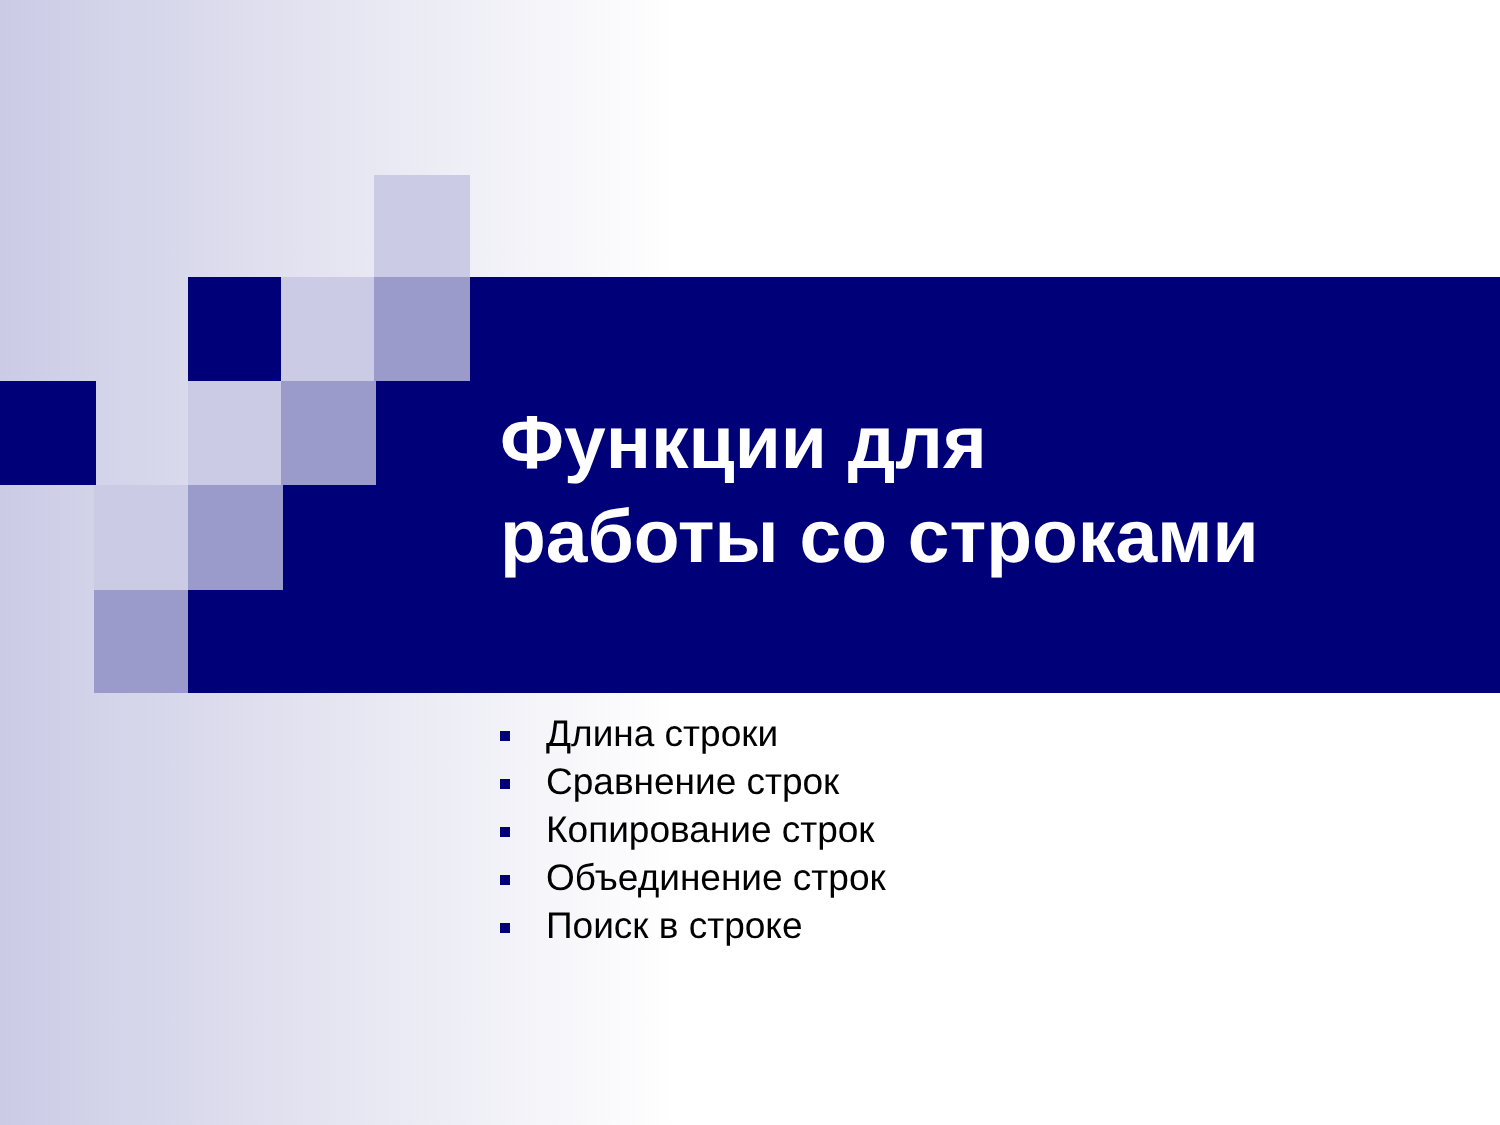Функции для
работы со строками
Длина строки
Сравнение строк
Копирование строк
Объединение строк
Поиск в строке